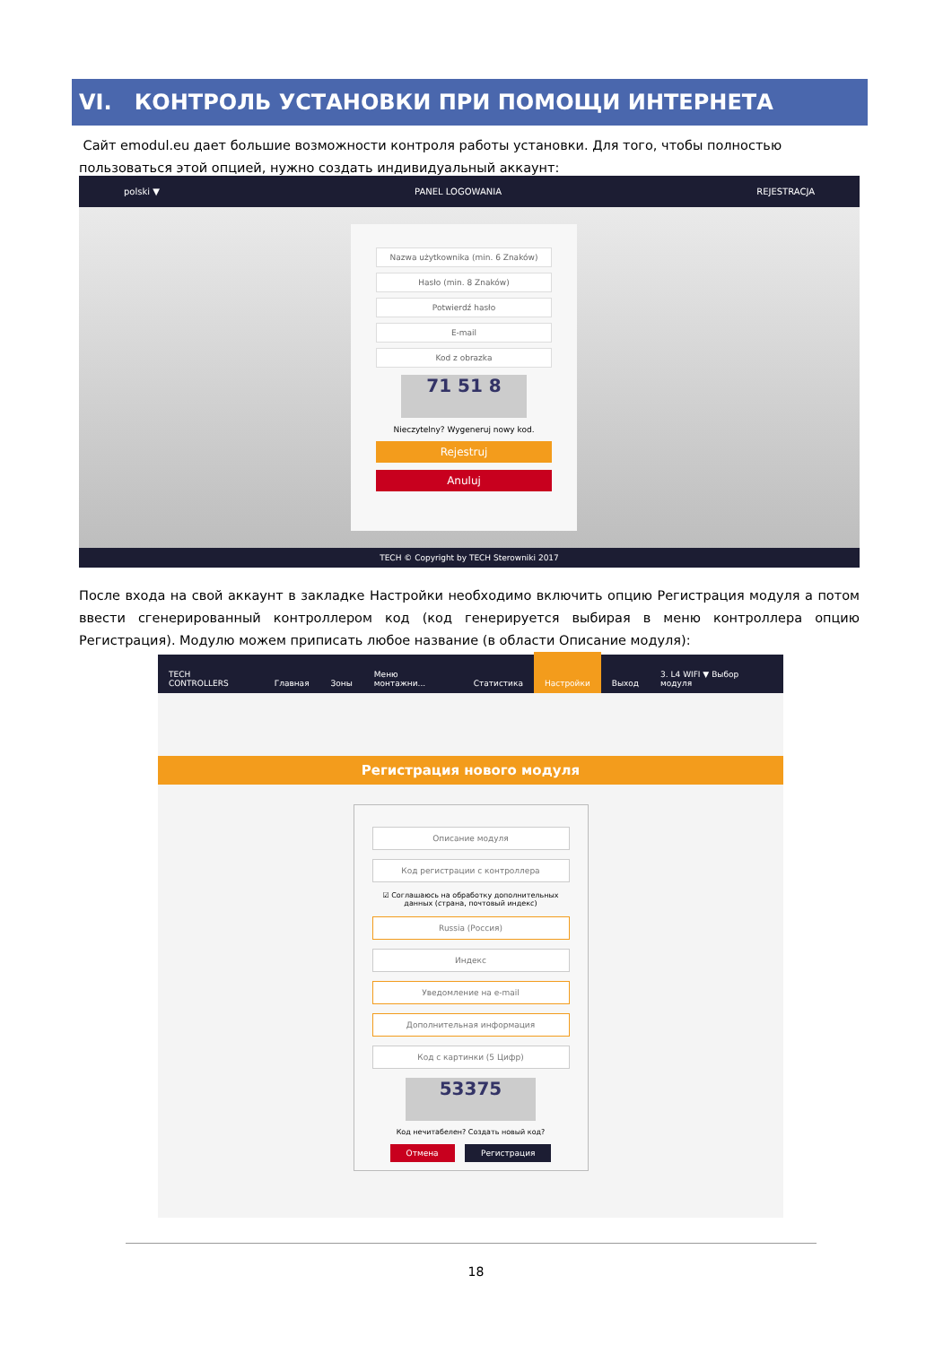VI. КОНТРОЛЬ УСТАНОВКИ ПРИ ПОМОЩИ ИНТЕРНЕТА
Сайт emodul.eu дает большие возможности контроля работы установки. Для того, чтобы полностью пользоваться этой опцией, нужно создать индивидуальный аккаунт:
polski ▼ PANEL LOGOWANIA REJESTRACJA
Nazwa użytkownika (min. 6 Znaków)
Hasło (min. 8 Znaków)
Potwierdź hasło
E-mail
Kod z obrazka
71 51 8
Nieczytelny? Wygeneruj nowy kod.
Rejestruj
Anuluj
TECH © Copyright by TECH Sterowniki 2017
После входа на свой аккаунт в закладке Настройки необходимо включить опцию Регистрация модуля а потом ввести сгенерированный контроллером код (код генерируется выбирая в меню контроллера опцию Регистрация). Модулю можем приписать любое название (в области Описание модуля):
TECH CONTROLLERS Главная Зоны Меню монтажни... Статистика Настройки Выход 3. L4 WIFI ▼ Выбор модуля
Регистрация нового модуля
Описание модуля
Код регистрации с контроллера
☑ Соглашаюсь на обработку дополнительных данных (страна, почтовый индекс)
Russia (Россия)
Индекс
Уведомление на e-mail
Дополнительная информация
Код с картинки (5 Цифр)
53375
Код нечитабелен? Создать новый код?
Отмена Регистрация
18